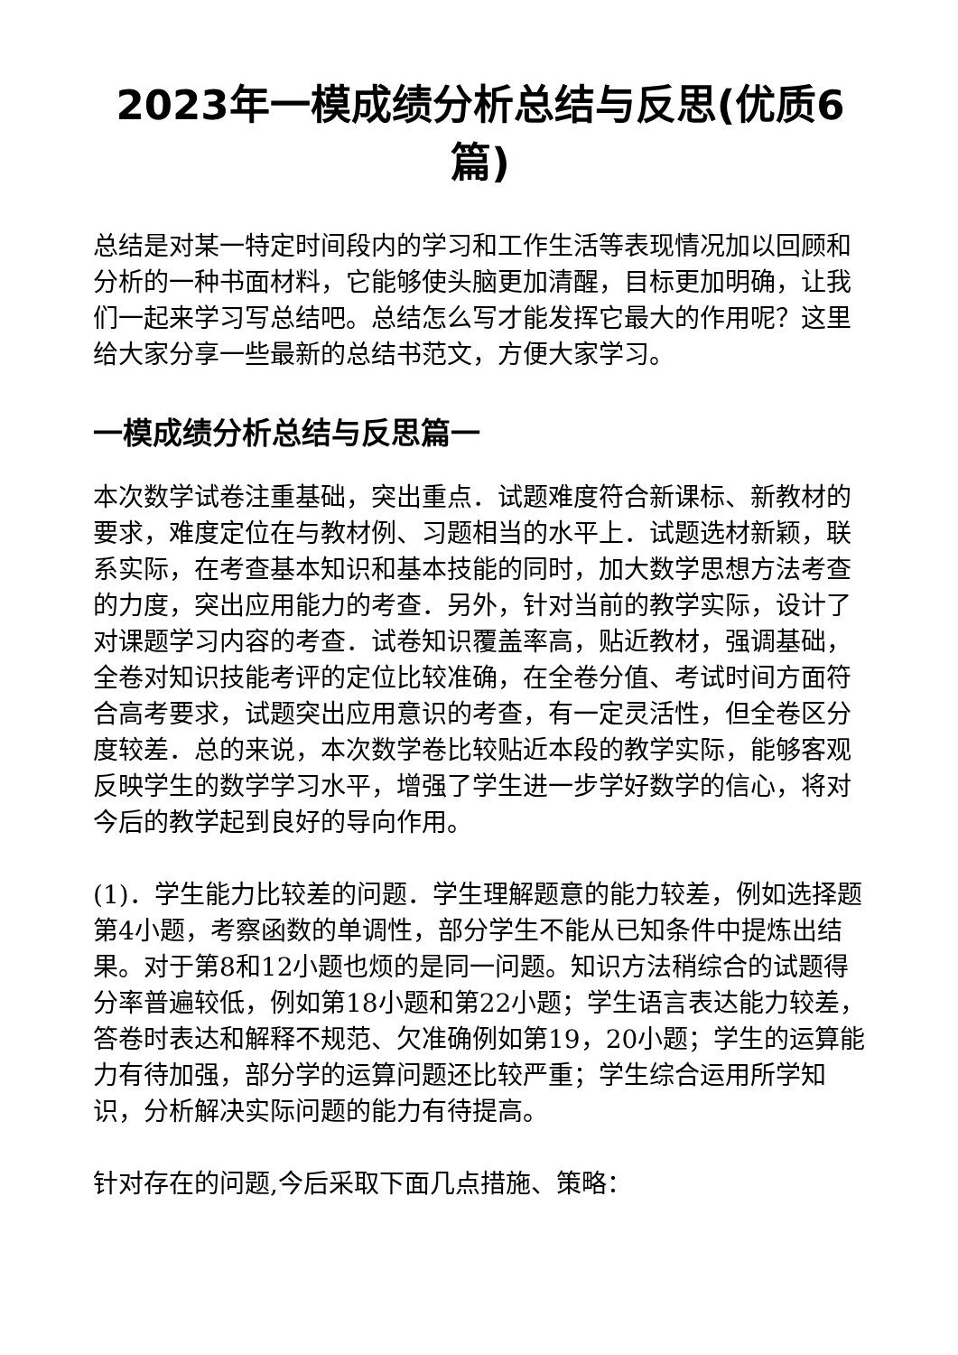2023年一模成绩分析总结与反思(优质6篇)
总结是对某一特定时间段内的学习和工作生活等表现情况加以回顾和分析的一种书面材料，它能够使头脑更加清醒，目标更加明确，让我们一起来学习写总结吧。总结怎么写才能发挥它最大的作用呢？这里给大家分享一些最新的总结书范文，方便大家学习。
一模成绩分析总结与反思篇一
本次数学试卷注重基础，突出重点．试题难度符合新课标、新教材的要求，难度定位在与教材例、习题相当的水平上．试题选材新颖，联系实际，在考查基本知识和基本技能的同时，加大数学思想方法考查的力度，突出应用能力的考查．另外，针对当前的教学实际，设计了对课题学习内容的考查．试卷知识覆盖率高，贴近教材，强调基础，全卷对知识技能考评的定位比较准确，在全卷分值、考试时间方面符合高考要求，试题突出应用意识的考查，有一定灵活性，但全卷区分度较差．总的来说，本次数学卷比较贴近本段的教学实际，能够客观反映学生的数学学习水平，增强了学生进一步学好数学的信心，将对今后的教学起到良好的导向作用。
(1)．学生能力比较差的问题．学生理解题意的能力较差，例如选择题第4小题，考察函数的单调性，部分学生不能从已知条件中提炼出结果。对于第8和12小题也烦的是同一问题。知识方法稍综合的试题得分率普遍较低，例如第18小题和第22小题；学生语言表达能力较差，答卷时表达和解释不规范、欠准确例如第19，20小题；学生的运算能力有待加强，部分学的运算问题还比较严重；学生综合运用所学知识，分析解决实际问题的能力有待提高。
针对存在的问题,今后采取下面几点措施、策略：